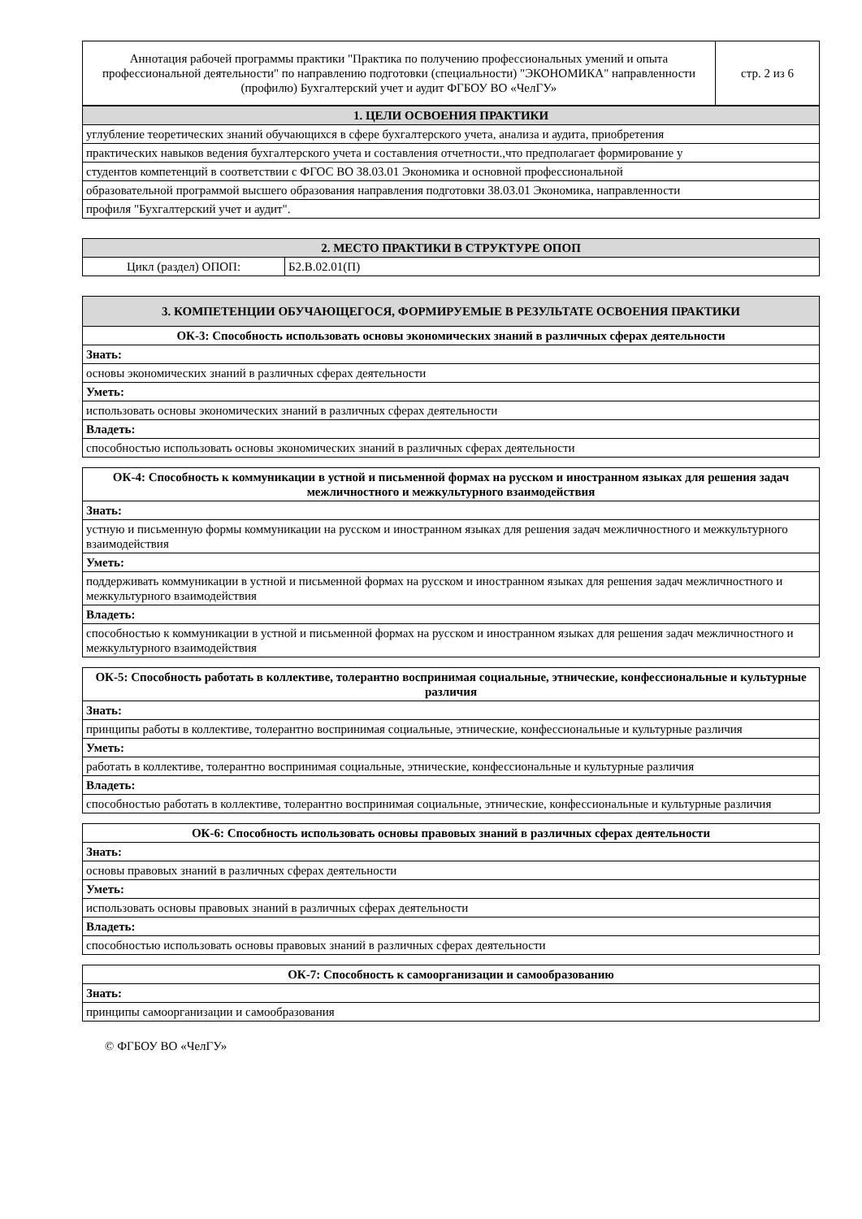| Аннотация рабочей программы практики "Практика по получению профессиональных умений и опыта профессиональной деятельности" по направлению подготовки (специальности) "ЭКОНОМИКА" направленности (профилю) Бухгалтерский учет и аудит ФГБОУ ВО «ЧелГУ» | стр. 2 из 6 |
| 1. ЦЕЛИ ОСВОЕНИЯ ПРАКТИКИ |
| --- |
| углубление теоретических знаний обучающихся в сфере бухгалтерского учета, анализа и аудита, приобретения |
| практических навыков ведения бухгалтерского учета и составления отчетности.,что предполагает формирование у |
| студентов компетенций в соответствии с ФГОС ВО 38.03.01 Экономика и основной профессиональной |
| образовательной программой высшего образования направления подготовки 38.03.01 Экономика, направленности |
| профиля "Бухгалтерский учет и аудит". |
| 2. МЕСТО ПРАКТИКИ В СТРУКТУРЕ ОПОП | |
| --- | --- |
| Цикл (раздел) ОПОП: | Б2.В.02.01(П) |
| 3. КОМПЕТЕНЦИИ ОБУЧАЮЩЕГОСЯ, ФОРМИРУЕМЫЕ В РЕЗУЛЬТАТЕ ОСВОЕНИЯ ПРАКТИКИ |
| --- |
| ОК-3: Способность использовать основы экономических знаний в различных сферах деятельности |
| Знать: |
| основы экономических знаний в различных сферах деятельности |
| Уметь: |
| использовать основы экономических знаний в различных сферах деятельности |
| Владеть: |
| способностью использовать основы экономических знаний в различных сферах деятельности |
| ОК-4: Способность к коммуникации в устной и письменной формах на русском и иностранном языках для решения задач межличностного и межкультурного взаимодействия |
| Знать: |
| устную и письменную формы коммуникации на русском и иностранном языках для решения задач межличностного и межкультурного взаимодействия |
| Уметь: |
| поддерживать коммуникации в устной и письменной формах на русском и иностранном языках для решения задач межличностного и межкультурного взаимодействия |
| Владеть: |
| способностью к коммуникации в устной и письменной формах на русском и иностранном языках для решения задач межличностного и межкультурного взаимодействия |
| ОК-5: Способность работать в коллективе, толерантно воспринимая социальные, этнические, конфессиональные и культурные различия |
| Знать: |
| принципы работы в коллективе, толерантно воспринимая социальные, этнические, конфессиональные и культурные различия |
| Уметь: |
| работать в коллективе, толерантно воспринимая социальные, этнические, конфессиональные и культурные различия |
| Владеть: |
| способностью работать в коллективе, толерантно воспринимая социальные, этнические, конфессиональные и культурные различия |
| ОК-6: Способность использовать основы правовых знаний в различных сферах деятельности |
| Знать: |
| основы правовых знаний в различных сферах деятельности |
| Уметь: |
| использовать основы правовых знаний в различных сферах деятельности |
| Владеть: |
| способностью использовать основы правовых знаний в различных сферах деятельности |
| ОК-7: Способность к самоорганизации и самообразованию |
| Знать: |
| принципы самоорганизации и самообразования |
© ФГБОУ ВО «ЧелГУ»